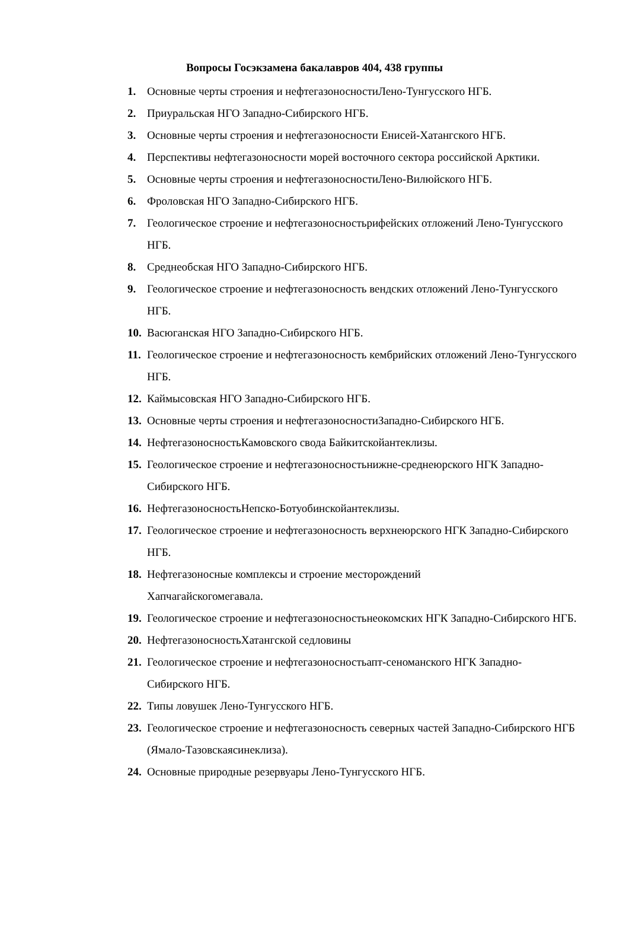Вопросы Госэкзамена бакалавров 404, 438 группы
1. Основные черты строения и нефтегазоносностиЛено-Тунгусского НГБ.
2. Приуральская НГО Западно-Сибирского НГБ.
3. Основные черты строения и нефтегазоносности Енисей-Хатангского НГБ.
4. Перспективы нефтегазоносности морей восточного сектора российской Арктики.
5. Основные черты строения и нефтегазоносностиЛено-Вилюйского НГБ.
6. Фроловская НГО Западно-Сибирского НГБ.
7. Геологическое строение и нефтегазоносностьрифейских отложений Лено-Тунгусского НГБ.
8. Среднеобская НГО Западно-Сибирского НГБ.
9. Геологическое строение и нефтегазоносность вендских отложений Лено-Тунгусского НГБ.
10. Васюганская НГО Западно-Сибирского НГБ.
11. Геологическое строение и нефтегазоносность кембрийских отложений Лено-Тунгусского НГБ.
12. Каймысовская НГО Западно-Сибирского НГБ.
13. Основные черты строения и нефтегазоносностиЗападно-Сибирского НГБ.
14. НефтегазоносностьКамовского свода Байкитскойантеклизы.
15. Геологическое строение и нефтегазоносностьнижне-среднеюрского НГК Западно-Сибирского НГБ.
16. НефтегазоносностьНепско-Ботуобинскойантеклизы.
17. Геологическое строение и нефтегазоносность верхнеюрского НГК Западно-Сибирского НГБ.
18. Нефтегазоносные комплексы и строение месторождений
Хапчагайскогомегавала.
19. Геологическое строение и нефтегазоносностьнеокомских НГК Западно-Сибирского НГБ.
20. НефтегазоносностьХатангской седловины
21. Геологическое строение и нефтегазоносностьапт-сеноманского НГК Западно-Сибирского НГБ.
22. Типы ловушек Лено-Тунгусского НГБ.
23. Геологическое строение и нефтегазоносность северных частей Западно-Сибирского НГБ (Ямало-Тазовскаясинеклиза).
24. Основные природные резервуары Лено-Тунгусского НГБ.